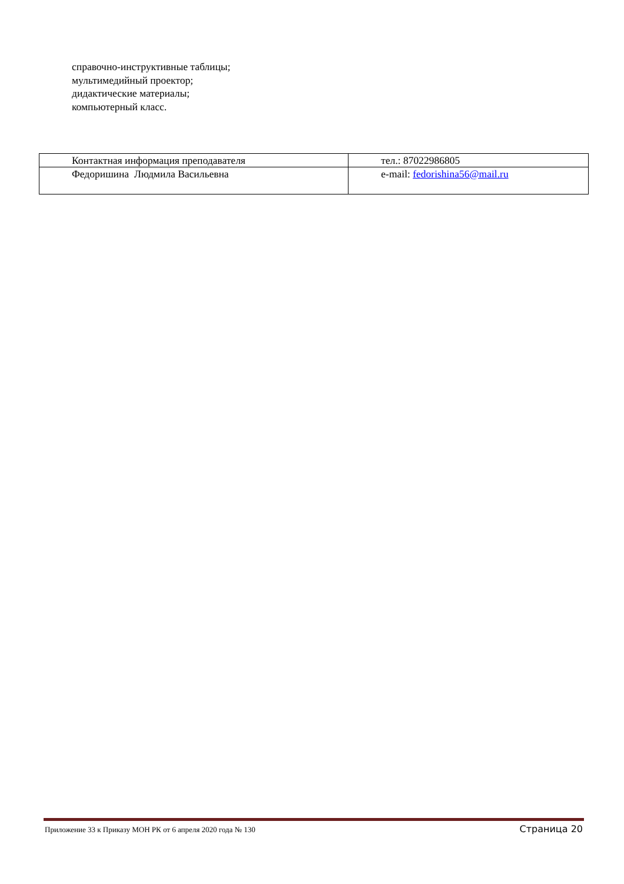справочно-инструктивные таблицы;
мультимедийный проектор;
дидактические материалы;
компьютерный класс.
| Контактная информация преподавателя | тел.: 87022986805 |
| Федоришина Людмила Васильевна | e-mail: fedorishina56@mail.ru |
Приложение 33 к Приказу МОН РК от 6 апреля 2020 года № 130 Страница 20